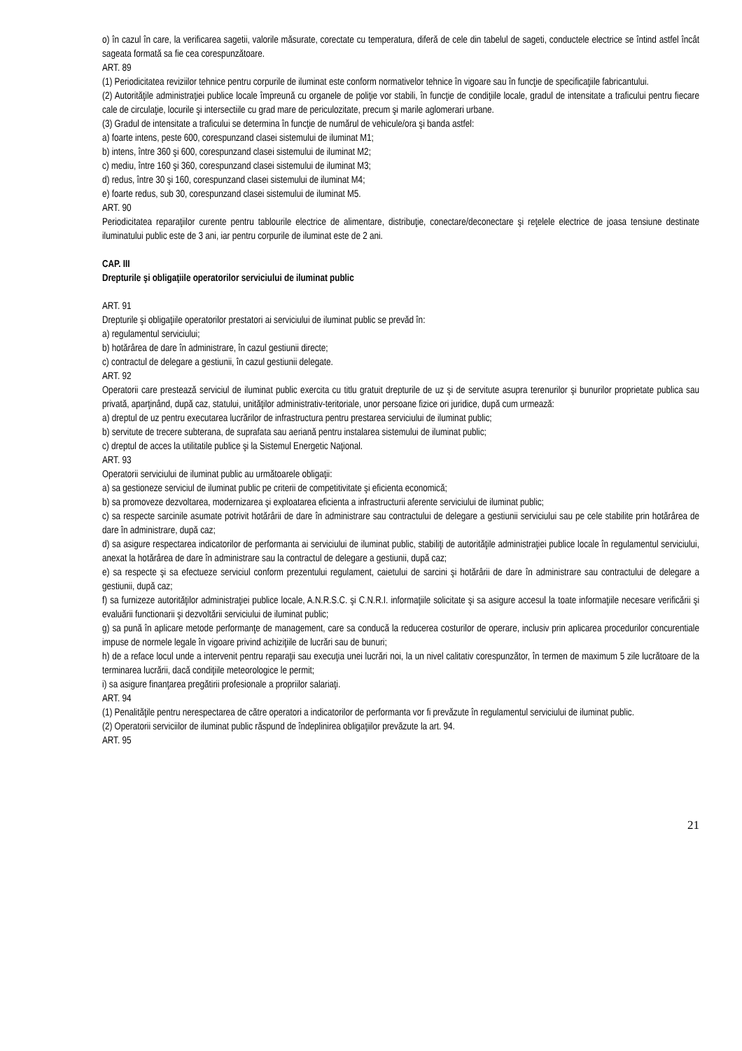o) în cazul în care, la verificarea sagetii, valorile măsurate, corectate cu temperatura, diferă de cele din tabelul de sageti, conductele electrice se întind astfel încât sageata formată sa fie cea corespunzătoare.
ART. 89
(1) Periodicitatea reviziilor tehnice pentru corpurile de iluminat este conform normativelor tehnice în vigoare sau în funcţie de specificaţiile fabricantului.
(2) Autorităţile administraţiei publice locale împreună cu organele de poliţie vor stabili, în funcţie de condiţiile locale, gradul de intensitate a traficului pentru fiecare cale de circulaţie, locurile şi intersectiile cu grad mare de periculozitate, precum şi marile aglomerari urbane.
(3) Gradul de intensitate a traficului se determina în funcţie de numărul de vehicule/ora şi banda astfel:
a) foarte intens, peste 600, corespunzand clasei sistemului de iluminat M1;
b) intens, între 360 şi 600, corespunzand clasei sistemului de iluminat M2;
c) mediu, între 160 şi 360, corespunzand clasei sistemului de iluminat M3;
d) redus, între 30 şi 160, corespunzand clasei sistemului de iluminat M4;
e) foarte redus, sub 30, corespunzand clasei sistemului de iluminat M5.
ART. 90
Periodicitatea reparaţiilor curente pentru tablourile electrice de alimentare, distribuţie, conectare/deconectare şi reţelele electrice de joasa tensiune destinate iluminatului public este de 3 ani, iar pentru corpurile de iluminat este de 2 ani.
CAP. III
Drepturile şi obligaţiile operatorilor serviciului de iluminat public
ART. 91
Drepturile şi obligaţiile operatorilor prestatori ai serviciului de iluminat public se prevăd în:
a) regulamentul serviciului;
b) hotărârea de dare în administrare, în cazul gestiunii directe;
c) contractul de delegare a gestiunii, în cazul gestiunii delegate.
ART. 92
Operatorii care prestează serviciul de iluminat public exercita cu titlu gratuit drepturile de uz şi de servitute asupra terenurilor şi bunurilor proprietate publica sau privată, aparţinând, după caz, statului, unităţilor administrativ-teritoriale, unor persoane fizice ori juridice, după cum urmează:
a) dreptul de uz pentru executarea lucrărilor de infrastructura pentru prestarea serviciului de iluminat public;
b) servitute de trecere subterana, de suprafata sau aeriană pentru instalarea sistemului de iluminat public;
c) dreptul de acces la utilitatile publice şi la Sistemul Energetic Naţional.
ART. 93
Operatorii serviciului de iluminat public au următoarele obligaţii:
a) sa gestioneze serviciul de iluminat public pe criterii de competitivitate şi eficienta economică;
b) sa promoveze dezvoltarea, modernizarea şi exploatarea eficienta a infrastructurii aferente serviciului de iluminat public;
c) sa respecte sarcinile asumate potrivit hotărârii de dare în administrare sau contractului de delegare a gestiunii serviciului sau pe cele stabilite prin hotărârea de dare în administrare, după caz;
d) sa asigure respectarea indicatorilor de performanta ai serviciului de iluminat public, stabiliţi de autorităţile administraţiei publice locale în regulamentul serviciului, anexat la hotărârea de dare în administrare sau la contractul de delegare a gestiunii, după caz;
e) sa respecte şi sa efectueze serviciul conform prezentului regulament, caietului de sarcini şi hotărârii de dare în administrare sau contractului de delegare a gestiunii, după caz;
f) sa furnizeze autorităţilor administraţiei publice locale, A.N.R.S.C. şi C.N.R.I. informaţiile solicitate şi sa asigure accesul la toate informaţiile necesare verificării şi evaluării functionarii şi dezvoltării serviciului de iluminat public;
g) sa pună în aplicare metode performanţe de management, care sa conducă la reducerea costurilor de operare, inclusiv prin aplicarea procedurilor concurentiale impuse de normele legale în vigoare privind achiziţiile de lucrări sau de bunuri;
h) de a reface locul unde a intervenit pentru reparaţii sau execuţia unei lucrări noi, la un nivel calitativ corespunzător, în termen de maximum 5 zile lucrătoare de la terminarea lucrării, dacă condiţiile meteorologice le permit;
i) sa asigure finanţarea pregătirii profesionale a propriilor salariaţi.
ART. 94
(1) Penalităţile pentru nerespectarea de către operatori a indicatorilor de performanta vor fi prevăzute în regulamentul serviciului de iluminat public.
(2) Operatorii serviciilor de iluminat public răspund de îndeplinirea obligaţiilor prevăzute la art. 94.
ART. 95
21